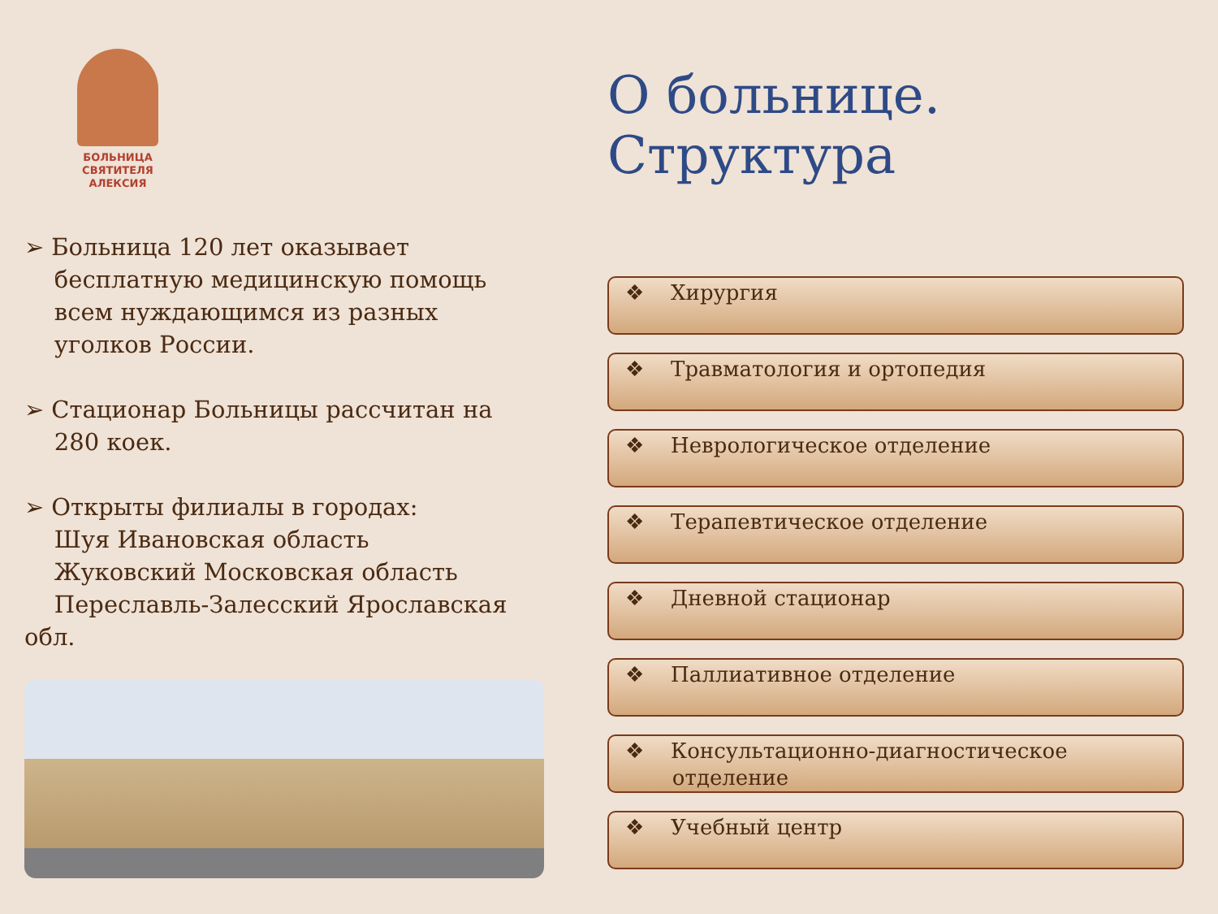БОЛЬНИЦА
СВЯТИТЕЛЯ
АЛЕКСИЯ
➢ Больница 120 лет оказывает
бесплатную медицинскую помощь
всем нуждающимся из разных
уголков России.
➢ Стационар Больницы рассчитан на
280 коек.
➢ Открыты филиалы в городах:
Шуя Ивановская область
Жуковский Московская область
Переславль-Залесский Ярославская
обл.
О больнице. Структура
❖ Хирургия
❖ Травматология и ортопедия
❖ Неврологическое отделение
❖ Терапевтическое отделение
❖ Дневной стационар
❖ Паллиативное отделение
❖ Консультационно-диагностическое
отделение
❖ Учебный центр